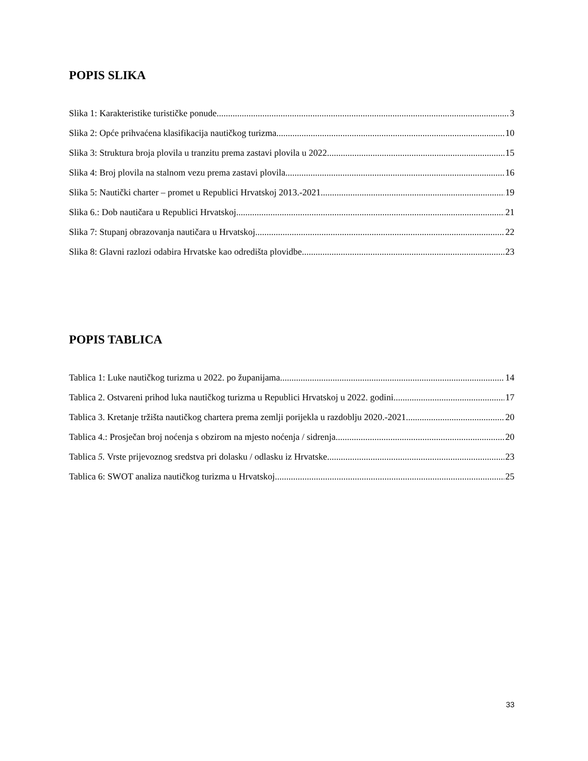POPIS SLIKA
Slika 1: Karakteristike turističke ponude 3
Slika 2: Opće prihvaćena klasifikacija nautičkog turizma 10
Slika 3: Struktura broja plovila u tranzitu prema zastavi plovila u 2022. 15
Slika 4: Broj plovila na stalnom vezu prema zastavi plovila 16
Slika 5: Nautički charter – promet u Republici Hrvatskoj 2013.-2021. 19
Slika 6.: Dob nautičara u Republici Hrvatskoj 21
Slika 7: Stupanj obrazovanja nautičara u Hrvatskoj 22
Slika 8: Glavni razlozi odabira Hrvatske kao odredišta plovidbe 23
POPIS TABLICA
Tablica 1: Luke nautičkog turizma u 2022. po županijama 14
Tablica 2. Ostvareni prihod luka nautičkog turizma u Republici Hrvatskoj u 2022. godini 17
Tablica 3. Kretanje tržišta nautičkog chartera prema zemlji porijekla u razdoblju 2020.-2021. 20
Tablica 4.: Prosječan broj noćenja s obzirom na mjesto noćenja / sidrenja 20
Tablica 5. Vrste prijevoznog sredstva pri dolasku / odlasku iz Hrvatske 23
Tablica 6: SWOT analiza nautičkog turizma u Hrvatskoj 25
33